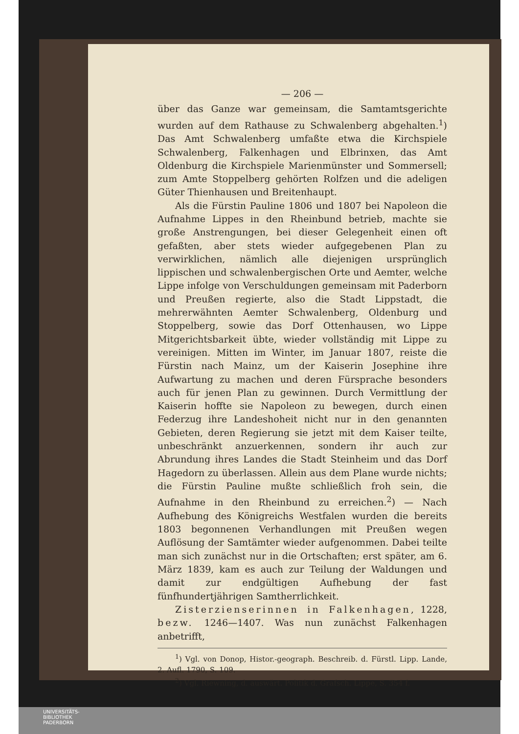— 206 —
über das Ganze war gemeinsam, die Samtamtsgerichte wurden auf dem Rathause zu Schwalenberg abgehalten.<sup>1</sup>) Das Amt Schwalenberg umfaßte etwa die Kirchspiele Schwalenberg, Falkenhagen und Elbrinxen, das Amt Oldenburg die Kirchspiele Marienmünster und Sommersell; zum Amte Stoppelberg gehörten Rolfzen und die adeligen Güter Thienhausen und Breitenhaupt.
Als die Fürstin Pauline 1806 und 1807 bei Napoleon die Aufnahme Lippes in den Rheinbund betrieb, machte sie große Anstrengungen, bei dieser Gelegenheit einen oft gefaßten, aber stets wieder aufgegebenen Plan zu verwirklichen, nämlich alle diejenigen ursprünglich lippischen und schwalenbergischen Orte und Aemter, welche Lippe infolge von Verschuldungen gemeinsam mit Paderborn und Preußen regierte, also die Stadt Lippstadt, die mehrerwähnten Aemter Schwalenberg, Oldenburg und Stoppelberg, sowie das Dorf Ottenhausen, wo Lippe Mitgerichtsbarkeit übte, wieder vollständig mit Lippe zu vereinigen. Mitten im Winter, im Januar 1807, reiste die Fürstin nach Mainz, um der Kaiserin Josephine ihre Aufwartung zu machen und deren Fürsprache besonders auch für jenen Plan zu gewinnen. Durch Vermittlung der Kaiserin hoffte sie Napoleon zu bewegen, durch einen Federzug ihre Landeshoheit nicht nur in den genannten Gebieten, deren Regierung sie jetzt mit dem Kaiser teilte, unbeschränkt anzuerkennen, sondern ihr auch zur Abrundung ihres Landes die Stadt Steinheim und das Dorf Hagedorn zu überlassen. Allein aus dem Plane wurde nichts; die Fürstin Pauline mußte schließlich froh sein, die Aufnahme in den Rheinbund zu erreichen.<sup>2</sup>) — Nach Aufhebung des Königreichs Westfalen wurden die bereits 1803 begonnenen Verhandlungen mit Preußen wegen Auflösung der Samtämter wieder aufgenommen. Dabei teilte man sich zunächst nur in die Ortschaften; erst später, am 6. März 1839, kam es auch zur Teilung der Waldungen und damit zur endgültigen Aufhebung der fast fünfhundertjährigen Samtherrlichkeit.
Zisterzienserinnen in Falkenhagen, 1228, bezw. 1246—1407. Was nun zunächst Falkenhagen anbetrifft,
<sup>1</sup>) Vgl. von Donop, Histor.-geograph. Beschreib. d. Fürstl. Lipp. Lande, 2. Aufl. 1790, S. 109.
<sup>2</sup>) Vgl. Riewning, d. auswärt. Politik d. Grafsch. Lippe, S. 354 f.
UNIVERSITÄTS-
BIBLIOTHEK
PADERBORN